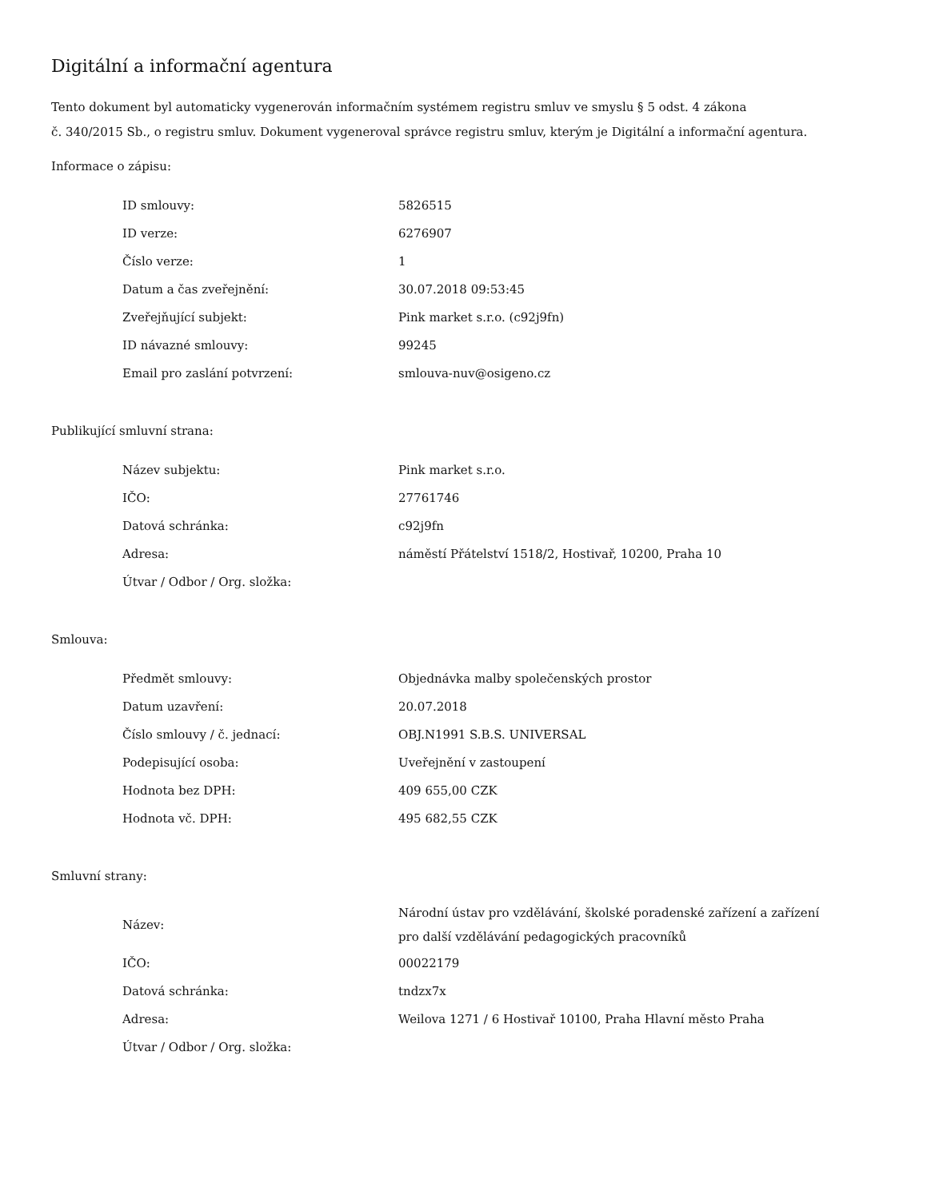Digitální a informační agentura
Tento dokument byl automaticky vygenerován informačním systémem registru smluv ve smyslu § 5 odst. 4 zákona
č. 340/2015 Sb., o registru smluv. Dokument vygeneroval správce registru smluv, kterým je Digitální a informační agentura.
Informace o zápisu:
| ID smlouvy: | 5826515 |
| ID verze: | 6276907 |
| Číslo verze: | 1 |
| Datum a čas zveřejnění: | 30.07.2018 09:53:45 |
| Zveřejňující subjekt: | Pink market s.r.o. (c92j9fn) |
| ID návazné smlouvy: | 99245 |
| Email pro zaslání potvrzení: | smlouva-nuv@osigeno.cz |
Publikující smluvní strana:
| Název subjektu: | Pink market s.r.o. |
| IČO: | 27761746 |
| Datová schránka: | c92j9fn |
| Adresa: | náměstí Přátelství 1518/2, Hostivař, 10200, Praha 10 |
| Útvar / Odbor / Org. složka: | |
Smlouva:
| Předmět smlouvy: | Objednávka malby společenských prostor |
| Datum uzavření: | 20.07.2018 |
| Číslo smlouvy / č. jednací: | OBJ.N1991 S.B.S. UNIVERSAL |
| Podepisující osoba: | Uveřejnění v zastoupení |
| Hodnota bez DPH: | 409 655,00 CZK |
| Hodnota vč. DPH: | 495 682,55 CZK |
Smluvní strany:
| Název: | Národní ústav pro vzdělávání, školské poradenské zařízení a zařízení pro další vzdělávání pedagogických pracovníků |
| IČO: | 00022179 |
| Datová schránka: | tndzx7x |
| Adresa: | Weilova 1271 / 6 Hostivař 10100, Praha Hlavní město Praha |
| Útvar / Odbor / Org. složka: | |